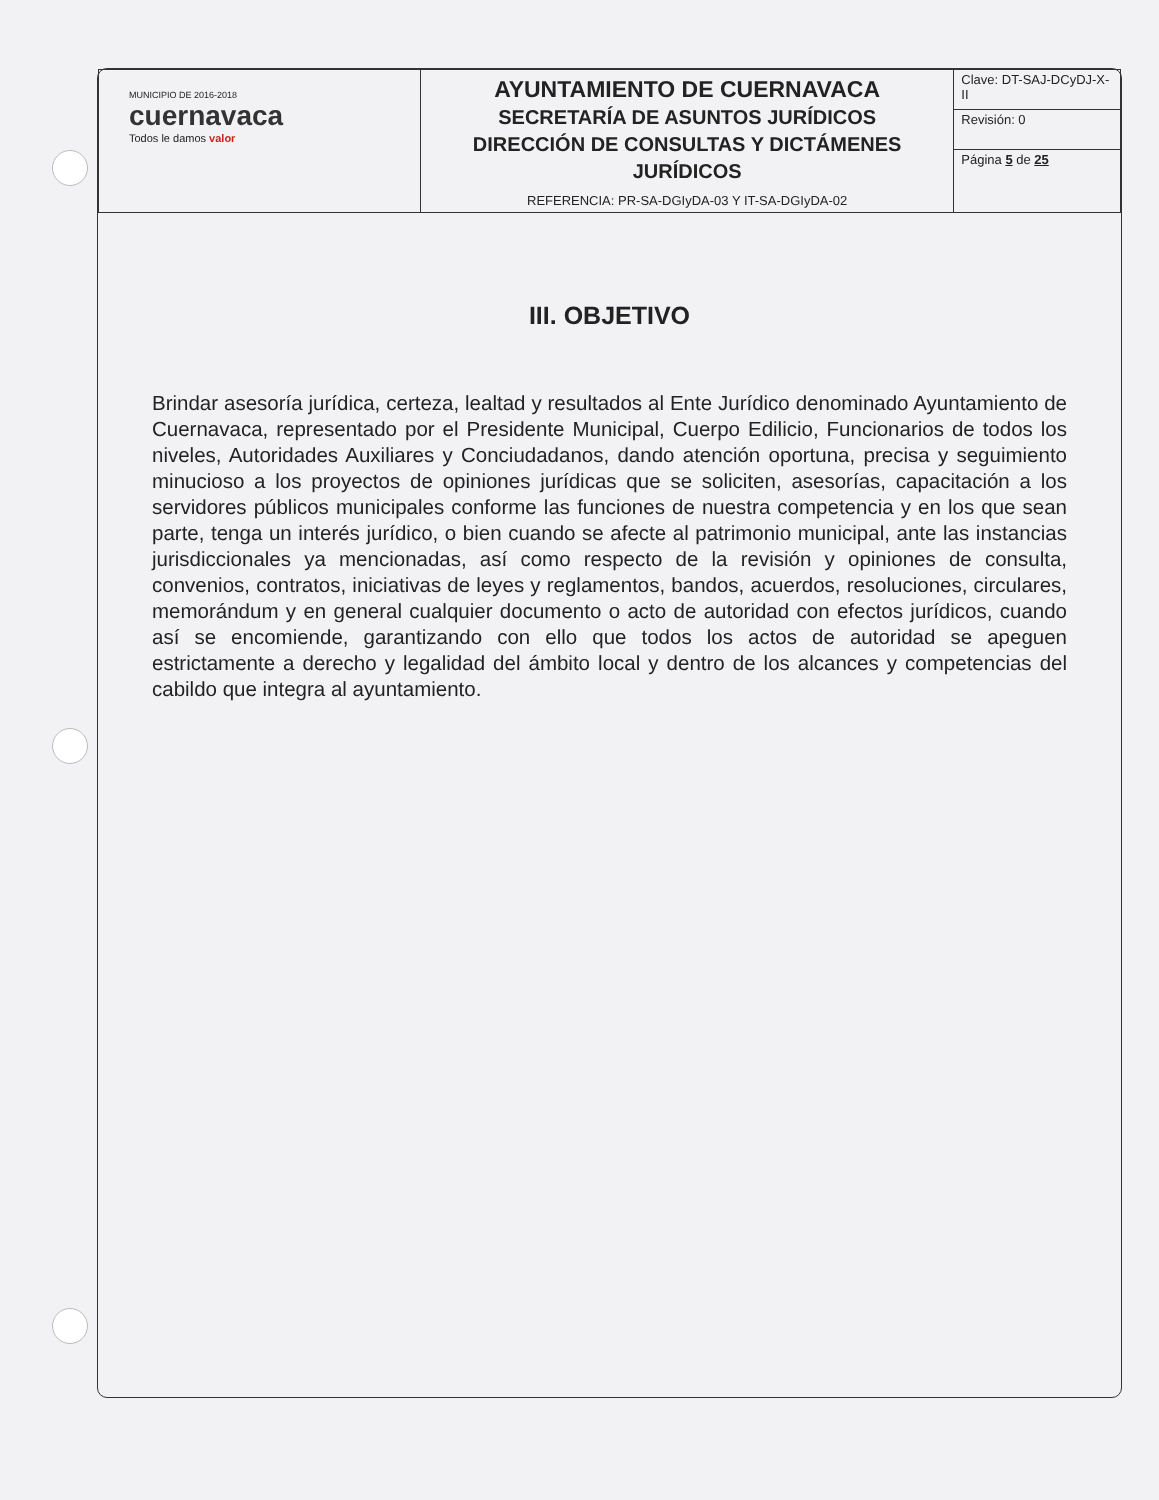| MUNICIPIO DE 2016-2018 cuernavaca Todos le damos valor | AYUNTAMIENTO DE CUERNAVACA SECRETARÍA DE ASUNTOS JURÍDICOS DIRECCIÓN DE CONSULTAS Y DICTÁMENES JURÍDICOS REFERENCIA: PR-SA-DGIyDA-03 Y IT-SA-DGIyDA-02 | Clave: DT-SAJ-DCyDJ-X-II |
| | | Revisión: 0 |
| | | Página 5 de 25 |
III. OBJETIVO
Brindar asesoría jurídica, certeza, lealtad y resultados al Ente Jurídico denominado Ayuntamiento de Cuernavaca, representado por el Presidente Municipal, Cuerpo Edilicio, Funcionarios de todos los niveles, Autoridades Auxiliares y Conciudadanos, dando atención oportuna, precisa y seguimiento minucioso a los proyectos de opiniones jurídicas que se soliciten, asesorías, capacitación a los servidores públicos municipales conforme las funciones de nuestra competencia y en los que sean parte, tenga un interés jurídico, o bien cuando se afecte al patrimonio municipal, ante las instancias jurisdiccionales ya mencionadas, así como respecto de la revisión y opiniones de consulta, convenios, contratos, iniciativas de leyes y reglamentos, bandos, acuerdos, resoluciones, circulares, memorándum y en general cualquier documento o acto de autoridad con efectos jurídicos, cuando así se encomiende, garantizando con ello que todos los actos de autoridad se apeguen estrictamente a derecho y legalidad del ámbito local y dentro de los alcances y competencias del cabildo que integra al ayuntamiento.